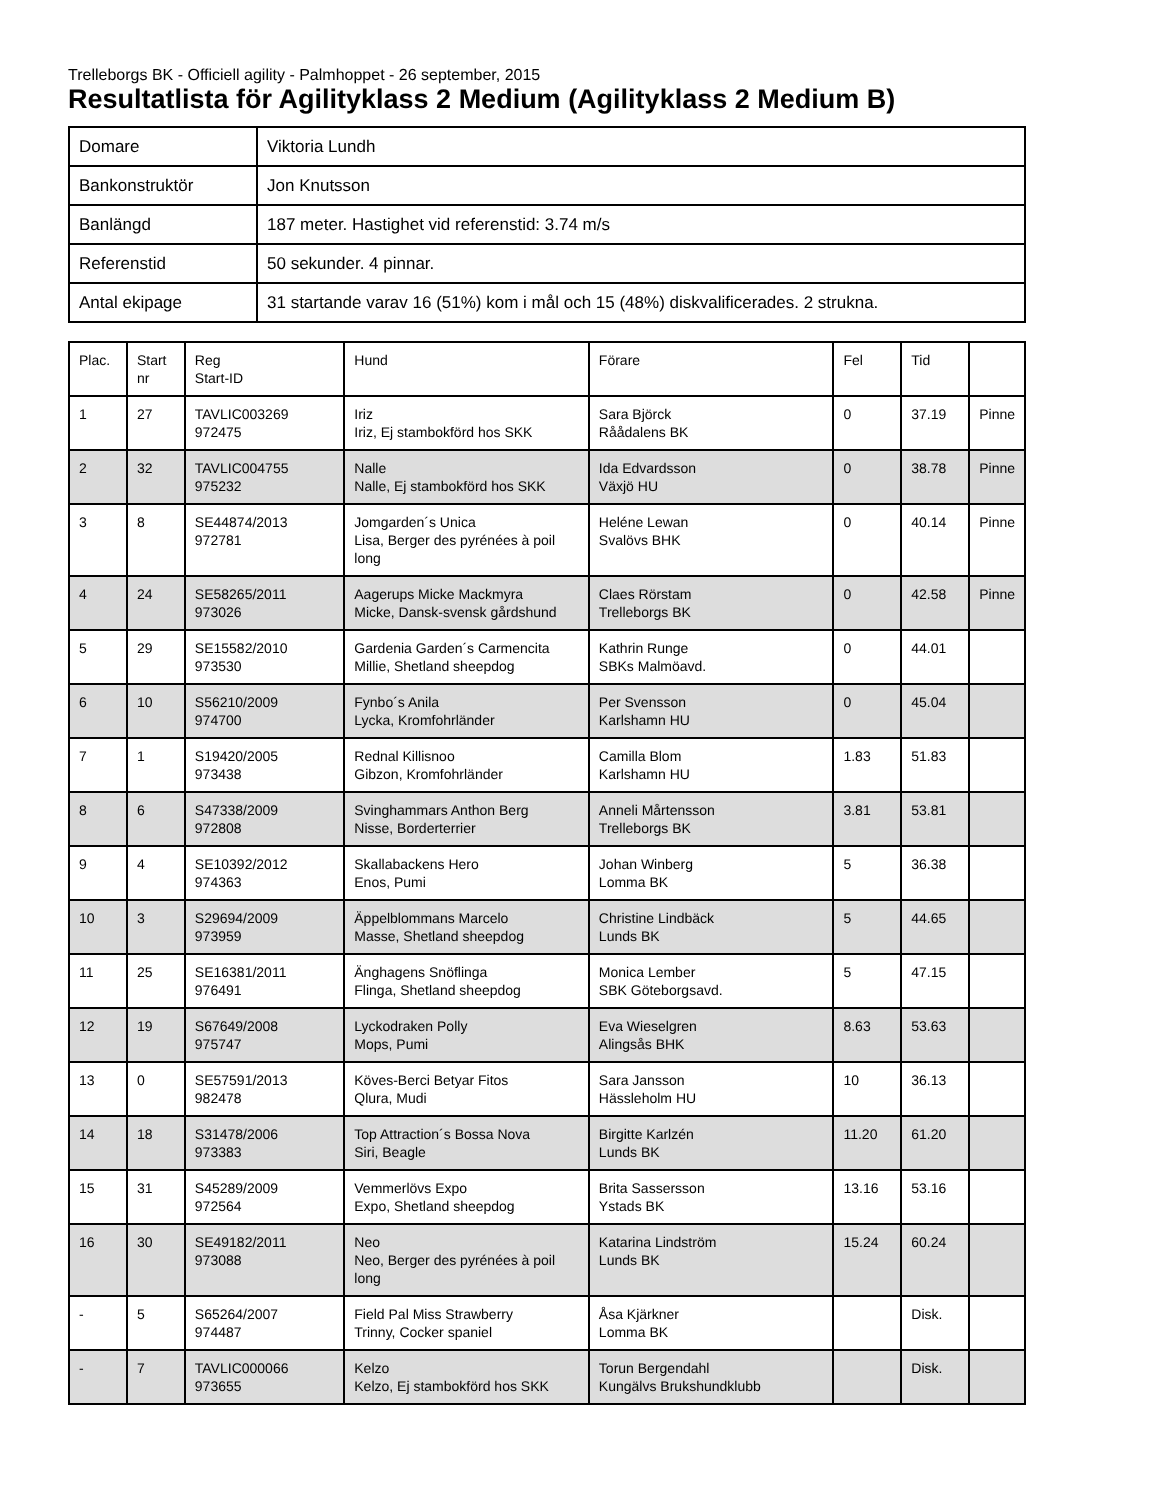Trelleborgs BK - Officiell agility - Palmhoppet - 26 september, 2015
Resultatlista för Agilityklass 2 Medium (Agilityklass 2 Medium B)
| Domare | Viktoria Lundh |
| Bankonstruktör | Jon Knutsson |
| Banlängd | 187 meter. Hastighet vid referenstid: 3.74 m/s |
| Referenstid | 50 sekunder. 4 pinnar. |
| Antal ekipage | 31 startande varav 16 (51%) kom i mål och 15 (48%) diskvalificerades. 2 strukna. |
| Plac. | Start nr | Reg Start-ID | Hund | Förare | Fel | Tid | |
| 1 | 27 | TAVLIC003269 972475 | Iriz Iriz, Ej stambokförd hos SKK | Sara Björck Råådalens BK | 0 | 37.19 | Pinne |
| 2 | 32 | TAVLIC004755 975232 | Nalle Nalle, Ej stambokförd hos SKK | Ida Edvardsson Växjö HU | 0 | 38.78 | Pinne |
| 3 | 8 | SE44874/2013 972781 | Jomgarden´s Unica Lisa, Berger des pyrénées à poil long | Heléne Lewan Svalövs BHK | 0 | 40.14 | Pinne |
| 4 | 24 | SE58265/2011 973026 | Aagerups Micke Mackmyra Micke, Dansk-svensk gårdshund | Claes Rörstam Trelleborgs BK | 0 | 42.58 | Pinne |
| 5 | 29 | SE15582/2010 973530 | Gardenia Garden´s Carmencita Millie, Shetland sheepdog | Kathrin Runge SBKs Malmöavd. | 0 | 44.01 | |
| 6 | 10 | S56210/2009 974700 | Fynbo´s Anila Lycka, Kromfohrländer | Per Svensson Karlshamn HU | 0 | 45.04 | |
| 7 | 1 | S19420/2005 973438 | Rednal Killisnoo Gibzon, Kromfohrländer | Camilla Blom Karlshamn HU | 1.83 | 51.83 | |
| 8 | 6 | S47338/2009 972808 | Svinghammars Anthon Berg Nisse, Borderterrier | Anneli Mårtensson Trelleborgs BK | 3.81 | 53.81 | |
| 9 | 4 | SE10392/2012 974363 | Skallabackens Hero Enos, Pumi | Johan Winberg Lomma BK | 5 | 36.38 | |
| 10 | 3 | S29694/2009 973959 | Äppelblommans Marcelo Masse, Shetland sheepdog | Christine Lindbäck Lunds BK | 5 | 44.65 | |
| 11 | 25 | SE16381/2011 976491 | Änghagens Snöflinga Flinga, Shetland sheepdog | Monica Lember SBK Göteborgsavd. | 5 | 47.15 | |
| 12 | 19 | S67649/2008 975747 | Lyckodraken Polly Mops, Pumi | Eva Wieselgren Alingsås BHK | 8.63 | 53.63 | |
| 13 | 0 | SE57591/2013 982478 | Köves-Berci Betyar Fitos Qlura, Mudi | Sara Jansson Hässleholm HU | 10 | 36.13 | |
| 14 | 18 | S31478/2006 973383 | Top Attraction´s Bossa Nova Siri, Beagle | Birgitte Karlzén Lunds BK | 11.20 | 61.20 | |
| 15 | 31 | S45289/2009 972564 | Vemmerlövs Expo Expo, Shetland sheepdog | Brita Sassersson Ystads BK | 13.16 | 53.16 | |
| 16 | 30 | SE49182/2011 973088 | Neo Neo, Berger des pyrénées à poil long | Katarina Lindström Lunds BK | 15.24 | 60.24 | |
| - | 5 | S65264/2007 974487 | Field Pal Miss Strawberry Trinny, Cocker spaniel | Åsa Kjärkner Lomma BK | | Disk. | |
| - | 7 | TAVLIC000066 973655 | Kelzo Kelzo, Ej stambokförd hos SKK | Torun Bergendahl Kungälvs Brukshundklubb | | Disk. | |